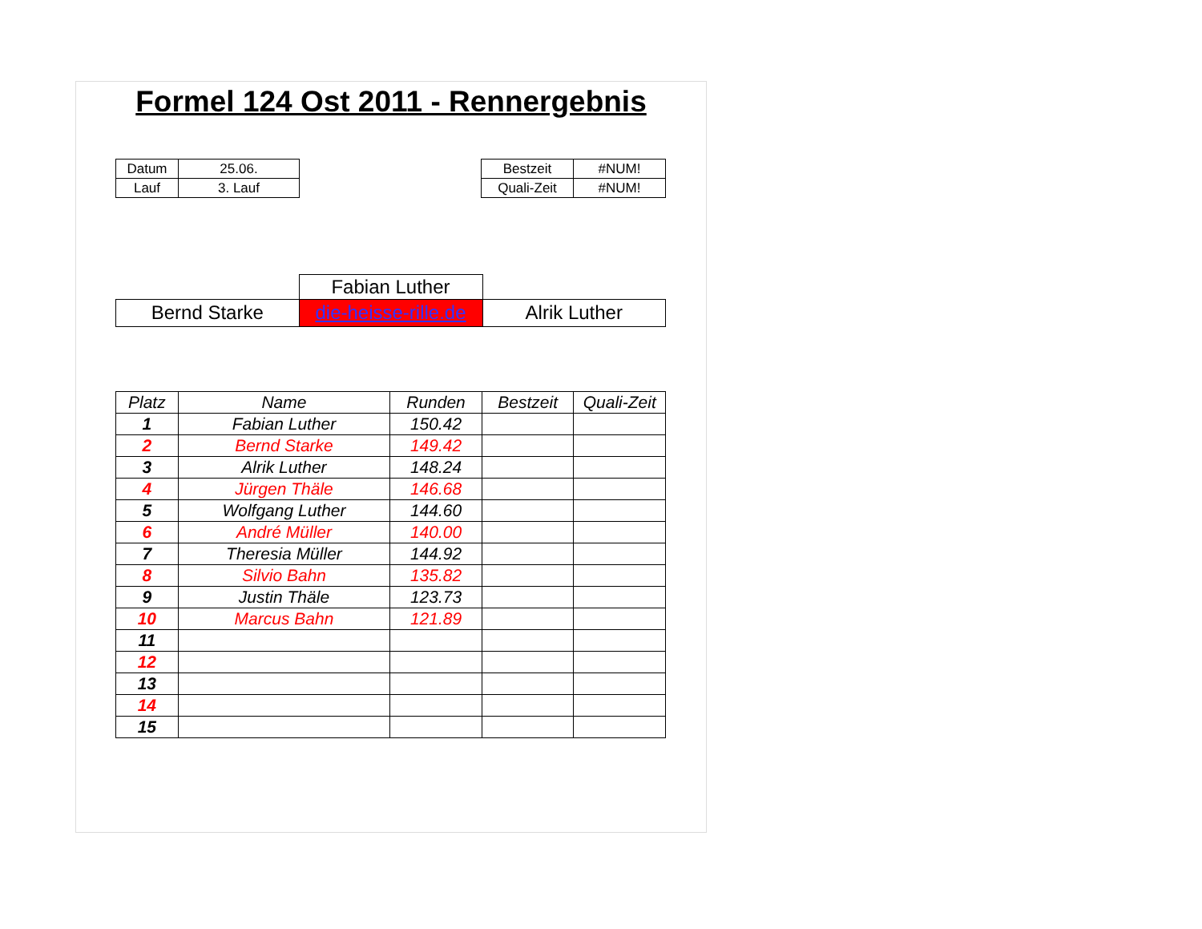Formel 124 Ost 2011 - Rennergebnis
| Datum | 25.06. |
| Lauf | 3. Lauf |
| Bestzeit | #NUM! |
| Quali-Zeit | #NUM! |
| | Fabian Luther | |
| Bernd Starke | die-heisse-rille.de | Alrik Luther |
| Platz | Name | Runden | Bestzeit | Quali-Zeit |
| --- | --- | --- | --- | --- |
| 1 | Fabian Luther | 150.42 | | |
| 2 | Bernd Starke | 149.42 | | |
| 3 | Alrik Luther | 148.24 | | |
| 4 | Jürgen Thäle | 146.68 | | |
| 5 | Wolfgang Luther | 144.60 | | |
| 6 | André Müller | 140.00 | | |
| 7 | Theresia Müller | 144.92 | | |
| 8 | Silvio Bahn | 135.82 | | |
| 9 | Justin Thäle | 123.73 | | |
| 10 | Marcus Bahn | 121.89 | | |
| 11 | | | | |
| 12 | | | | |
| 13 | | | | |
| 14 | | | | |
| 15 | | | | |